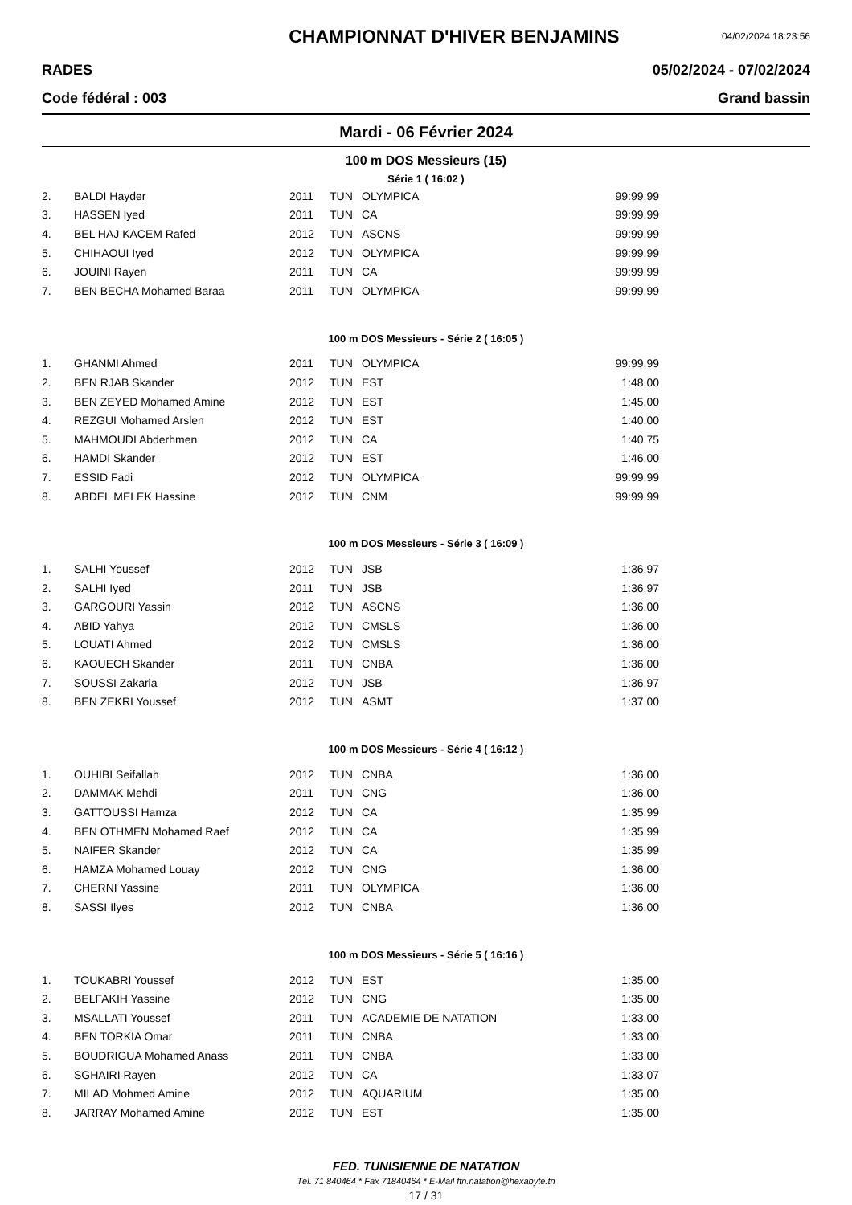CHAMPIONNAT D'HIVER BENJAMINS
04/02/2024 18:23:56
RADES 05/02/2024 - 07/02/2024
Code fédéral : 003 Grand bassin
Mardi - 06 Février 2024
100 m DOS Messieurs (15)
Série 1 ( 16:02 )
| 2. | BALDI Hayder | 2011 | TUN | OLYMPICA | 99:99.99 |
| 3. | HASSEN Iyed | 2011 | TUN | CA | 99:99.99 |
| 4. | BEL HAJ KACEM Rafed | 2012 | TUN | ASCNS | 99:99.99 |
| 5. | CHIHAOUI Iyed | 2012 | TUN | OLYMPICA | 99:99.99 |
| 6. | JOUINI Rayen | 2011 | TUN | CA | 99:99.99 |
| 7. | BEN BECHA Mohamed Baraa | 2011 | TUN | OLYMPICA | 99:99.99 |
100 m DOS Messieurs - Série 2 ( 16:05 )
| 1. | GHANMI Ahmed | 2011 | TUN | OLYMPICA | 99:99.99 |
| 2. | BEN RJAB Skander | 2012 | TUN | EST | 1:48.00 |
| 3. | BEN ZEYED Mohamed Amine | 2012 | TUN | EST | 1:45.00 |
| 4. | REZGUI Mohamed Arslen | 2012 | TUN | EST | 1:40.00 |
| 5. | MAHMOUDI Abderhmen | 2012 | TUN | CA | 1:40.75 |
| 6. | HAMDI Skander | 2012 | TUN | EST | 1:46.00 |
| 7. | ESSID Fadi | 2012 | TUN | OLYMPICA | 99:99.99 |
| 8. | ABDEL MELEK Hassine | 2012 | TUN | CNM | 99:99.99 |
100 m DOS Messieurs - Série 3 ( 16:09 )
| 1. | SALHI Youssef | 2012 | TUN | JSB | 1:36.97 |
| 2. | SALHI Iyed | 2011 | TUN | JSB | 1:36.97 |
| 3. | GARGOURI Yassin | 2012 | TUN | ASCNS | 1:36.00 |
| 4. | ABID Yahya | 2012 | TUN | CMSLS | 1:36.00 |
| 5. | LOUATI Ahmed | 2012 | TUN | CMSLS | 1:36.00 |
| 6. | KAOUECH Skander | 2011 | TUN | CNBA | 1:36.00 |
| 7. | SOUSSI Zakaria | 2012 | TUN | JSB | 1:36.97 |
| 8. | BEN ZEKRI Youssef | 2012 | TUN | ASMT | 1:37.00 |
100 m DOS Messieurs - Série 4 ( 16:12 )
| 1. | OUHIBI Seifallah | 2012 | TUN | CNBA | 1:36.00 |
| 2. | DAMMAK Mehdi | 2011 | TUN | CNG | 1:36.00 |
| 3. | GATTOUSSI Hamza | 2012 | TUN | CA | 1:35.99 |
| 4. | BEN OTHMEN Mohamed Raef | 2012 | TUN | CA | 1:35.99 |
| 5. | NAIFER Skander | 2012 | TUN | CA | 1:35.99 |
| 6. | HAMZA Mohamed Louay | 2012 | TUN | CNG | 1:36.00 |
| 7. | CHERNI Yassine | 2011 | TUN | OLYMPICA | 1:36.00 |
| 8. | SASSI Ilyes | 2012 | TUN | CNBA | 1:36.00 |
100 m DOS Messieurs - Série 5 ( 16:16 )
| 1. | TOUKABRI Youssef | 2012 | TUN | EST | 1:35.00 |
| 2. | BELFAKIH Yassine | 2012 | TUN | CNG | 1:35.00 |
| 3. | MSALLATI Youssef | 2011 | TUN | ACADEMIE DE NATATION | 1:33.00 |
| 4. | BEN TORKIA Omar | 2011 | TUN | CNBA | 1:33.00 |
| 5. | BOUDRIGUA Mohamed Anass | 2011 | TUN | CNBA | 1:33.00 |
| 6. | SGHAIRI Rayen | 2012 | TUN | CA | 1:33.07 |
| 7. | MILAD Mohmed Amine | 2012 | TUN | AQUARIUM | 1:35.00 |
| 8. | JARRAY Mohamed Amine | 2012 | TUN | EST | 1:35.00 |
FED. TUNISIENNE DE NATATION
Tél. 71 840464 * Fax 71840464 * E-Mail ftn.natation@hexabyte.tn
17 / 31